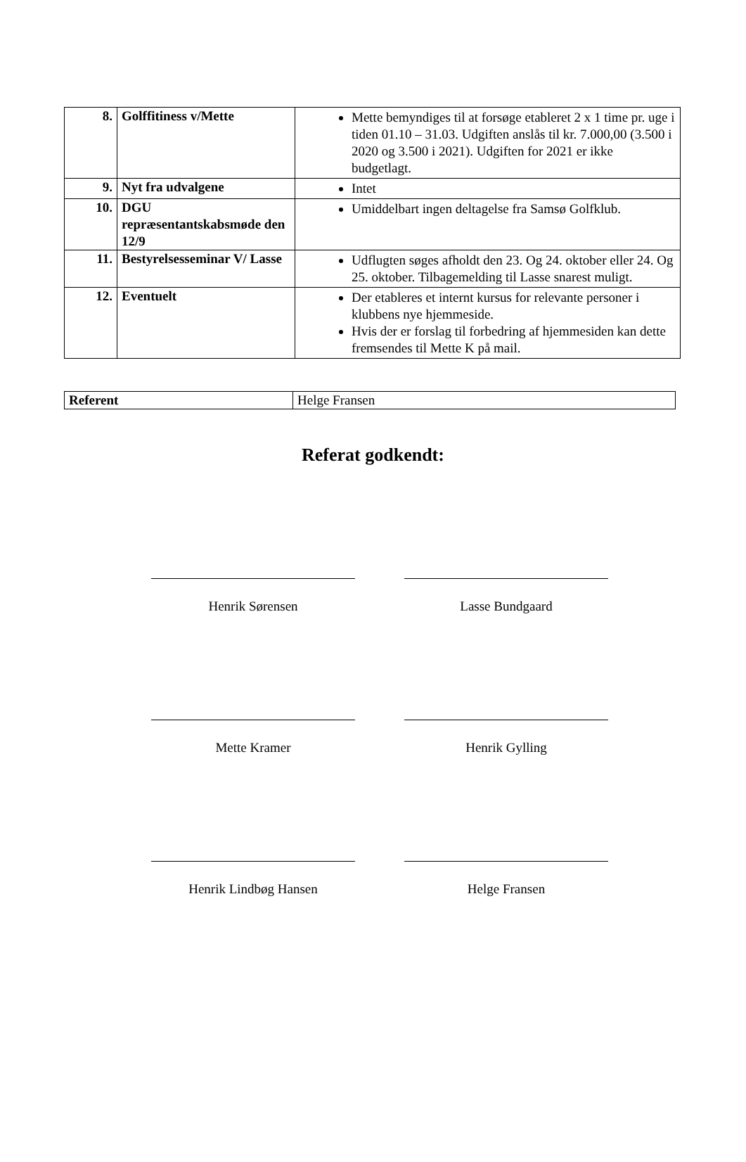| 8. | Golffitiness v/Mette | Mette bemyndiges til at forsøge etableret 2 x 1 time pr. uge i tiden 01.10 – 31.03. Udgiften anslås til kr. 7.000,00 (3.500 i 2020 og 3.500 i 2021). Udgiften for 2021 er ikke budgetlagt. |
| 9. | Nyt fra udvalgene | Intet |
| 10. | DGU repræsentantskabsmøde den 12/9 | Umiddelbart ingen deltagelse fra Samsø Golfklub. |
| 11. | Bestyrelsesseminar V/ Lasse | Udflugten søges afholdt den 23. Og 24. oktober eller 24. Og 25. oktober. Tilbagemelding til Lasse snarest muligt. |
| 12. | Eventuelt | Der etableres et internt kursus for relevante personer i klubbens nye hjemmeside. Hvis der er forslag til forbedring af hjemmesiden kan dette fremsendes til Mette K på mail. |
| Referent | Helge Fransen |
Referat godkendt:
Henrik Sørensen Lasse Bundgaard
Mette Kramer Henrik Gylling
Henrik Lindbøg Hansen Helge Fransen